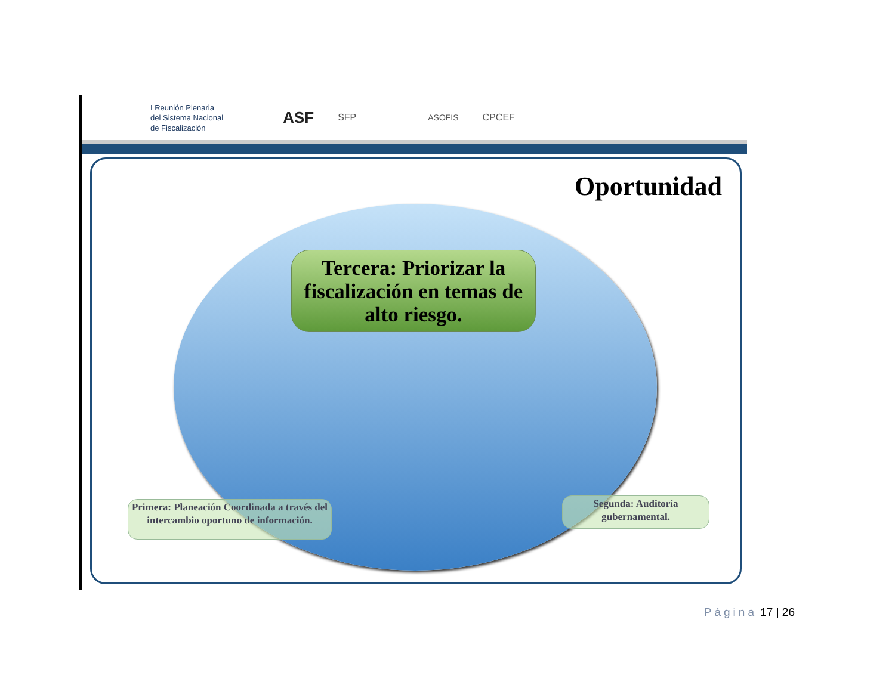I Reunión Plenaria
del Sistema Nacional
de Fiscalización
ASF
SFP ASOFIS CPCEF
Oportunidad
Tercera: Priorizar la fiscalización en temas de alto riesgo.
Primera: Planeación Coordinada a través del intercambio oportuno de información.
Segunda: Auditoría gubernamental.
Página 17 | 26